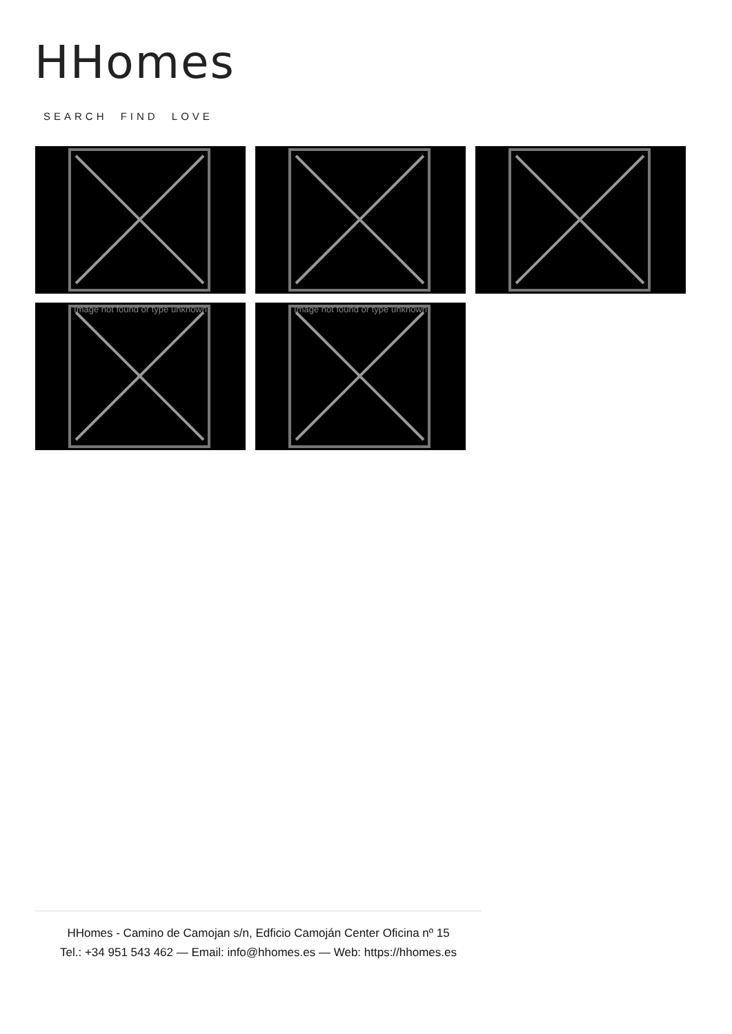HHomes
SEARCH FIND LOVE
Image not found or type unknown
Image not found or type unknown
HHomes - Camino de Camojan s/n, Edficio Camoján Center Oficina nº 15
Tel.: +34 951 543 462 — Email: info@hhomes.es — Web: https://hhomes.es